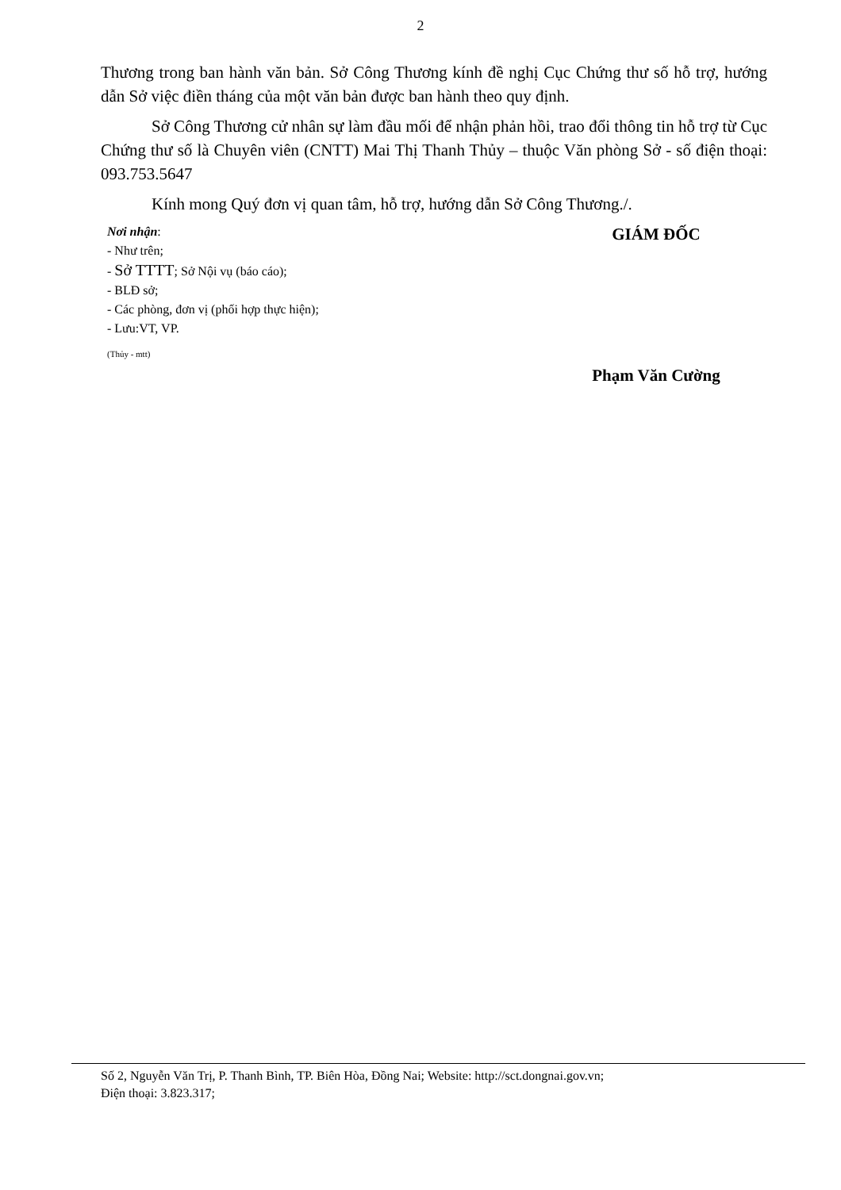2
Thương trong ban hành văn bản. Sở Công Thương kính đề nghị Cục Chứng thư số hỗ trợ, hướng dẫn Sở việc điền tháng của một văn bản được ban hành theo quy định.
Sở Công Thương cử nhân sự làm đầu mối để nhận phản hồi, trao đổi thông tin hỗ trợ từ Cục Chứng thư số là Chuyên viên (CNTT) Mai Thị Thanh Thủy – thuộc Văn phòng Sở - số điện thoại: 093.753.5647
Kính mong Quý đơn vị quan tâm, hỗ trợ, hướng dẫn Sở Công Thương./.
Nơi nhận:
- Như trên;
- Sở TTTT; Sở Nội vụ (báo cáo);
- BLĐ sở;
- Các phòng, đơn vị (phối hợp thực hiện);
- Lưu:VT, VP.
(Thủy - mtt)
GIÁM ĐỐC
Phạm Văn Cường
Số 2, Nguyễn Văn Trị, P. Thanh Bình, TP. Biên Hòa, Đồng Nai; Website: http://sct.dongnai.gov.vn;
Điện thoại: 3.823.317;